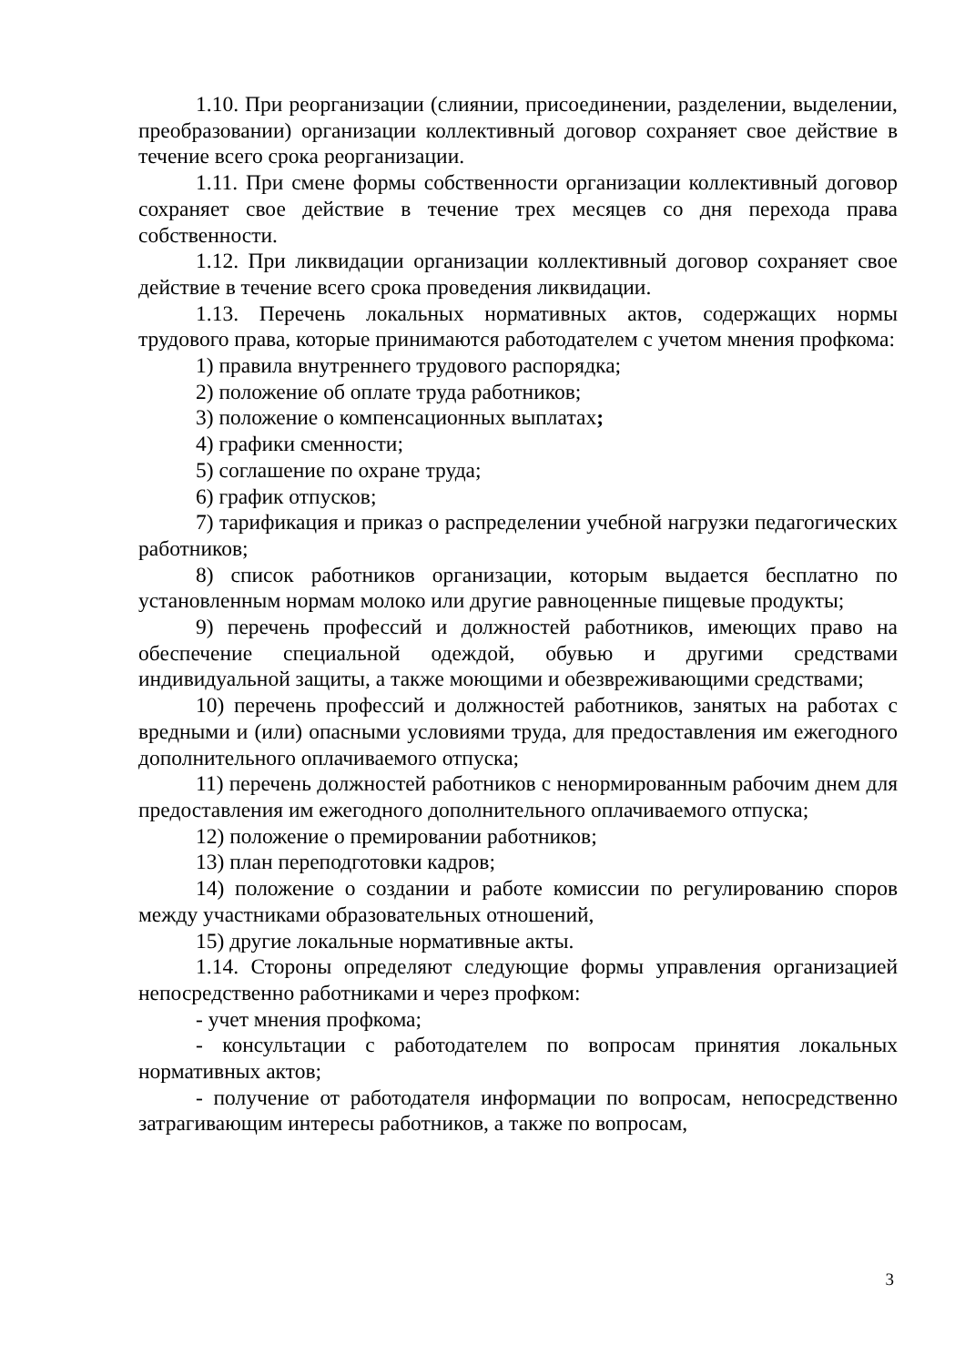1.10. При реорганизации (слиянии, присоединении, разделении, выделении, преобразовании) организации коллективный договор сохраняет свое действие в течение всего срока реорганизации.
1.11. При смене формы собственности организации коллективный договор сохраняет свое действие в течение трех месяцев со дня перехода права собственности.
1.12. При ликвидации организации коллективный договор сохраняет свое действие в течение всего срока проведения ликвидации.
1.13. Перечень локальных нормативных актов, содержащих нормы трудового права, которые принимаются работодателем с учетом мнения профкома:
1) правила внутреннего трудового распорядка;
2) положение об оплате труда работников;
3) положение о компенсационных выплатах;
4) графики сменности;
5) соглашение по охране труда;
6) график отпусков;
7) тарификация и приказ о распределении учебной нагрузки педагогических работников;
8) список работников организации, которым выдается бесплатно по установленным нормам молоко или другие равноценные пищевые продукты;
9) перечень профессий и должностей работников, имеющих право на обеспечение специальной одеждой, обувью и другими средствами индивидуальной защиты, а также моющими и обезвреживающими средствами;
10) перечень профессий и должностей работников, занятых на работах с вредными и (или) опасными условиями труда, для предоставления им ежегодного дополнительного оплачиваемого отпуска;
11) перечень должностей работников с ненормированным рабочим днем для предоставления им ежегодного дополнительного оплачиваемого отпуска;
12) положение о премировании работников;
13) план переподготовки кадров;
14) положение о создании и работе комиссии по регулированию споров между участниками образовательных отношений,
15) другие локальные нормативные акты.
1.14. Стороны определяют следующие формы управления организацией непосредственно работниками и через профком:
- учет мнения профкома;
- консультации с работодателем по вопросам принятия локальных нормативных актов;
- получение от работодателя информации по вопросам, непосредственно затрагивающим интересы работников, а также по вопросам,
3